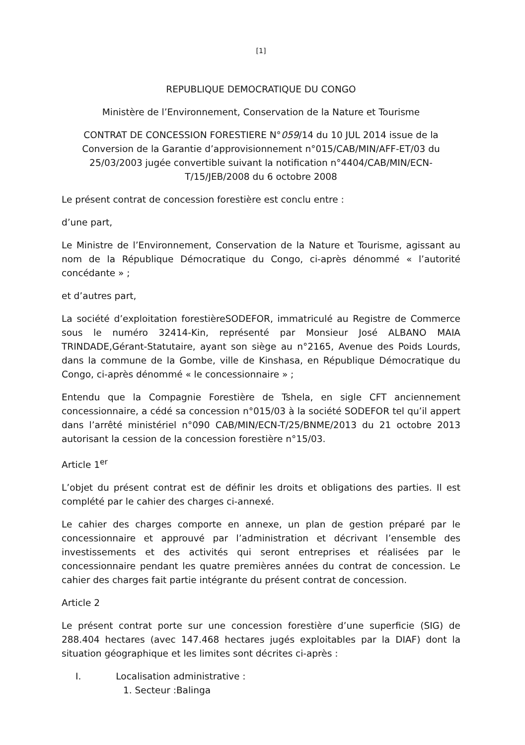[1]
REPUBLIQUE DEMOCRATIQUE DU CONGO
Ministère de l’Environnement, Conservation de la Nature et Tourisme
CONTRAT DE CONCESSION FORESTIERE N°059/14 du 10 JUL 2014 issue de la Conversion de la Garantie d’approvisionnement n°015/CAB/MIN/AFF-ET/03 du 25/03/2003 jugée convertible suivant la notification n°4404/CAB/MIN/ECN-T/15/JEB/2008 du 6 octobre 2008
Le présent contrat de concession forestière est conclu entre :
d’une part,
Le Ministre de l’Environnement, Conservation de la Nature et Tourisme, agissant au nom de la République Démocratique du Congo, ci-après dénommé « l’autorité concédante » ;
et d’autres part,
La société d’exploitation forestièreSODEFOR, immatriculé au Registre de Commerce sous le numéro 32414-Kin, représenté par Monsieur José ALBANO MAIA TRINDADE,Gérant-Statutaire, ayant son siège au n°2165, Avenue des Poids Lourds, dans la commune de la Gombe, ville de Kinshasa, en République Démocratique du Congo, ci-après dénommé « le concessionnaire » ;
Entendu que la Compagnie Forestière de Tshela, en sigle CFT anciennement concessionnaire, a cédé sa concession n°015/03 à la société SODEFOR tel qu’il appert dans l’arrêté ministériel n°090 CAB/MIN/ECN-T/25/BNME/2013 du 21 octobre 2013 autorisant la cession de la concession forestière n°15/03.
Article 1<sup>er</sup>
L’objet du présent contrat est de définir les droits et obligations des parties. Il est complété par le cahier des charges ci-annexé.
Le cahier des charges comporte en annexe, un plan de gestion préparé par le concessionnaire et approuvé par l’administration et décrivant l’ensemble des investissements et des activités qui seront entreprises et réalisées par le concessionnaire pendant les quatre premières années du contrat de concession. Le cahier des charges fait partie intégrante du présent contrat de concession.
Article 2
Le présent contrat porte sur une concession forestière d’une superficie (SIG) de 288.404 hectares (avec 147.468 hectares jugés exploitables par la DIAF) dont la situation géographique et les limites sont décrites ci-après :
I. Localisation administrative :
1. Secteur :Balinga